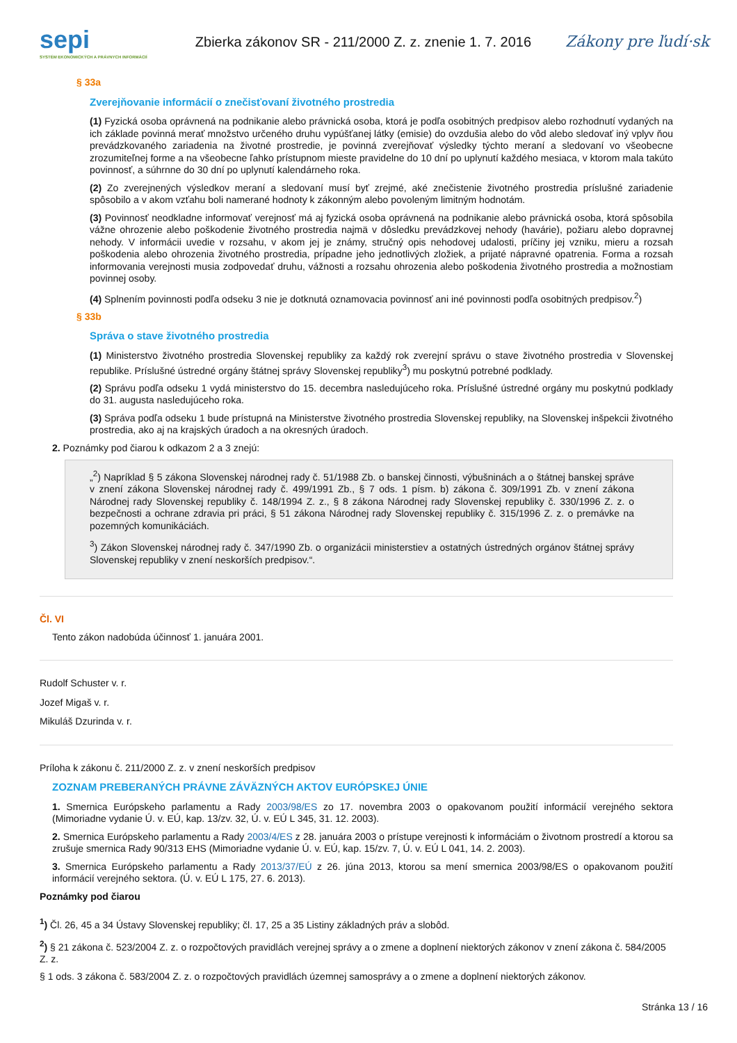sepi
SYSTÉM EKONOMICKÝCH A PRÁVNYCH INFORMÁCIÍ
Zbierka zákonov SR - 211/2000 Z. z. znenie 1. 7. 2016
Zákony pre ľudí·sk
§ 33a
Zverejňovanie informácií o znečisťovaní životného prostredia
(1) Fyzická osoba oprávnená na podnikanie alebo právnická osoba, ktorá je podľa osobitných predpisov alebo rozhodnutí vydaných na ich základe povinná merať množstvo určeného druhu vypúšťanej látky (emisie) do ovzdušia alebo do vôd alebo sledovať iný vplyv ňou prevádzkovaného zariadenia na životné prostredie, je povinná zverejňovať výsledky týchto meraní a sledovaní vo všeobecne zrozumiteľnej forme a na všeobecne ľahko prístupnom mieste pravidelne do 10 dní po uplynutí každého mesiaca, v ktorom mala takúto povinnosť, a súhrnne do 30 dní po uplynutí kalendárneho roka.
(2) Zo zverejnených výsledkov meraní a sledovaní musí byť zrejmé, aké znečistenie životného prostredia príslušné zariadenie spôsobilo a v akom vzťahu boli namerané hodnoty k zákonným alebo povoleným limitným hodnotám.
(3) Povinnosť neodkladne informovať verejnosť má aj fyzická osoba oprávnená na podnikanie alebo právnická osoba, ktorá spôsobila vážne ohrozenie alebo poškodenie životného prostredia najmä v dôsledku prevádzkovej nehody (havárie), požiaru alebo dopravnej nehody. V informácii uvedie v rozsahu, v akom jej je známy, stručný opis nehodovej udalosti, príčiny jej vzniku, mieru a rozsah poškodenia alebo ohrozenia životného prostredia, prípadne jeho jednotlivých zložiek, a prijaté nápravné opatrenia. Forma a rozsah informovania verejnosti musia zodpovedať druhu, vážnosti a rozsahu ohrozenia alebo poškodenia životného prostredia a možnostiam povinnej osoby.
(4) Splnením povinnosti podľa odseku 3 nie je dotknutá oznamovacia povinnosť ani iné povinnosti podľa osobitných predpisov.<sup>2</sup>)
§ 33b
Správa o stave životného prostredia
(1) Ministerstvo životného prostredia Slovenskej republiky za každý rok zverejní správu o stave životného prostredia v Slovenskej republike. Príslušné ústredné orgány štátnej správy Slovenskej republiky<sup>3</sup>) mu poskytnú potrebné podklady.
(2) Správu podľa odseku 1 vydá ministerstvo do 15. decembra nasledujúceho roka. Príslušné ústredné orgány mu poskytnú podklady do 31. augusta nasledujúceho roka.
(3) Správa podľa odseku 1 bude prístupná na Ministerstve životného prostredia Slovenskej republiky, na Slovenskej inšpekcii životného prostredia, ako aj na krajských úradoch a na okresných úradoch.
2. Poznámky pod čiarou k odkazom 2 a 3 znejú:
„<sup>2</sup>) Napríklad § 5 zákona Slovenskej národnej rady č. 51/1988 Zb. o banskej činnosti, výbušninách a o štátnej banskej správe v znení zákona Slovenskej národnej rady č. 499/1991 Zb., § 7 ods. 1 písm. b) zákona č. 309/1991 Zb. v znení zákona Národnej rady Slovenskej republiky č. 148/1994 Z. z., § 8 zákona Národnej rady Slovenskej republiky č. 330/1996 Z. z. o bezpečnosti a ochrane zdravia pri práci, § 51 zákona Národnej rady Slovenskej republiky č. 315/1996 Z. z. o premávke na pozemných komunikáciách.
<sup>3</sup>) Zákon Slovenskej národnej rady č. 347/1990 Zb. o organizácii ministerstiev a ostatných ústredných orgánov štátnej správy Slovenskej republiky v znení neskorších predpisov.“.
Čl. VI
Tento zákon nadobúda účinnosť 1. januára 2001.
Rudolf Schuster v. r.
Jozef Migaš v. r.
Mikuláš Dzurinda v. r.
Príloha k zákonu č. 211/2000 Z. z. v znení neskorších predpisov
ZOZNAM PREBERANÝCH PRÁVNE ZÁVÄZNÝCH AKTOV EURÓPSKEJ ÚNIE
1. Smernica Európskeho parlamentu a Rady 2003/98/ES zo 17. novembra 2003 o opakovanom použití informácií verejného sektora (Mimoriadne vydanie Ú. v. EÚ, kap. 13/zv. 32, Ú. v. EÚ L 345, 31. 12. 2003).
2. Smernica Európskeho parlamentu a Rady 2003/4/ES z 28. januára 2003 o prístupe verejnosti k informáciám o životnom prostredí a ktorou sa zrušuje smernica Rady 90/313 EHS (Mimoriadne vydanie Ú. v. EÚ, kap. 15/zv. 7, Ú. v. EÚ L 041, 14. 2. 2003).
3. Smernica Európskeho parlamentu a Rady 2013/37/EÚ z 26. júna 2013, ktorou sa mení smernica 2003/98/ES o opakovanom použití informácií verejného sektora. (Ú. v. EÚ L 175, 27. 6. 2013).
Poznámky pod čiarou
<sup>1</sup>) Čl. 26, 45 a 34 Ústavy Slovenskej republiky; čl. 17, 25 a 35 Listiny základných práv a slobôd.
<sup>2</sup>) § 21 zákona č. 523/2004 Z. z. o rozpočtových pravidlách verejnej správy a o zmene a doplnení niektorých zákonov v znení zákona č. 584/2005 Z. z.
§ 1 ods. 3 zákona č. 583/2004 Z. z. o rozpočtových pravidlách územnej samosprávy a o zmene a doplnení niektorých zákonov.
Stránka 13 / 16